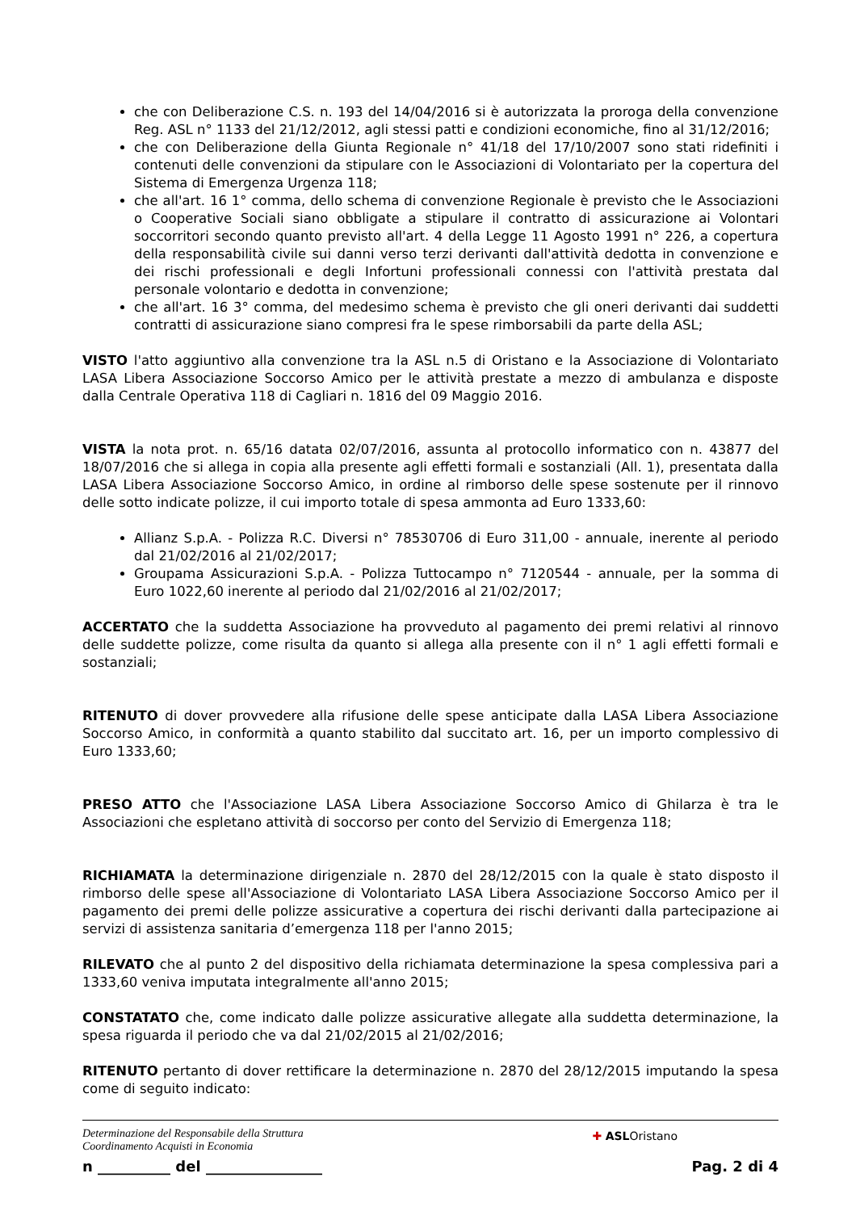che con Deliberazione C.S. n. 193 del 14/04/2016 si è autorizzata la proroga della convenzione Reg. ASL n° 1133 del 21/12/2012, agli stessi patti e condizioni economiche, fino al 31/12/2016;
che con Deliberazione della Giunta Regionale n° 41/18 del 17/10/2007 sono stati ridefiniti i contenuti delle convenzioni da stipulare con le Associazioni di Volontariato per la copertura del Sistema di Emergenza Urgenza 118;
che all'art. 16 1° comma, dello schema di convenzione Regionale è previsto che le Associazioni o Cooperative Sociali siano obbligate a stipulare il contratto di assicurazione ai Volontari soccorritori secondo quanto previsto all'art. 4 della Legge 11 Agosto 1991 n° 226, a copertura della responsabilità civile sui danni verso terzi derivanti dall'attività dedotta in convenzione e dei rischi professionali e degli Infortuni professionali connessi con l'attività prestata dal personale volontario e dedotta in convenzione;
che all'art. 16 3° comma, del medesimo schema è previsto che gli oneri derivanti dai suddetti contratti di assicurazione siano compresi fra le spese rimborsabili da parte della ASL;
VISTO l'atto aggiuntivo alla convenzione tra la ASL n.5 di Oristano e la Associazione di Volontariato LASA Libera Associazione Soccorso Amico per le attività prestate a mezzo di ambulanza e disposte dalla Centrale Operativa 118 di Cagliari n. 1816 del 09 Maggio 2016.
VISTA la nota prot. n. 65/16 datata 02/07/2016, assunta al protocollo informatico con n. 43877 del 18/07/2016 che si allega in copia alla presente agli effetti formali e sostanziali (All. 1), presentata dalla LASA Libera Associazione Soccorso Amico, in ordine al rimborso delle spese sostenute per il rinnovo delle sotto indicate polizze, il cui importo totale di spesa ammonta ad Euro 1333,60:
Allianz S.p.A. - Polizza R.C. Diversi n° 78530706 di Euro 311,00 - annuale, inerente al periodo dal 21/02/2016 al 21/02/2017;
Groupama Assicurazioni S.p.A. - Polizza Tuttocampo n° 7120544 - annuale, per la somma di Euro 1022,60 inerente al periodo dal 21/02/2016 al 21/02/2017;
ACCERTATO che la suddetta Associazione ha provveduto al pagamento dei premi relativi al rinnovo delle suddette polizze, come risulta da quanto si allega alla presente con il n° 1 agli effetti formali e sostanziali;
RITENUTO di dover provvedere alla rifusione delle spese anticipate dalla LASA Libera Associazione Soccorso Amico, in conformità a quanto stabilito dal succitato art. 16, per un importo complessivo di Euro 1333,60;
PRESO ATTO che l'Associazione LASA Libera Associazione Soccorso Amico di Ghilarza è tra le Associazioni che espletano attività di soccorso per conto del Servizio di Emergenza 118;
RICHIAMATA la determinazione dirigenziale n. 2870 del 28/12/2015 con la quale è stato disposto il rimborso delle spese all'Associazione di Volontariato LASA Libera Associazione Soccorso Amico per il pagamento dei premi delle polizze assicurative a copertura dei rischi derivanti dalla partecipazione ai servizi di assistenza sanitaria d’emergenza 118 per l'anno 2015;
RILEVATO che al punto 2 del dispositivo della richiamata determinazione la spesa complessiva pari a 1333,60 veniva imputata integralmente all'anno 2015;
CONSTATATO che, come indicato dalle polizze assicurative allegate alla suddetta determinazione, la spesa riguarda il periodo che va dal 21/02/2015 al 21/02/2016;
RITENUTO pertanto di dover rettificare la determinazione n. 2870 del 28/12/2015 imputando la spesa come di seguito indicato:
Determinazione del Responsabile della Struttura
Coordinamento Acquisti in Economia
✚ ASLOristano
n __________ del ________________ Pag. 2 di 4